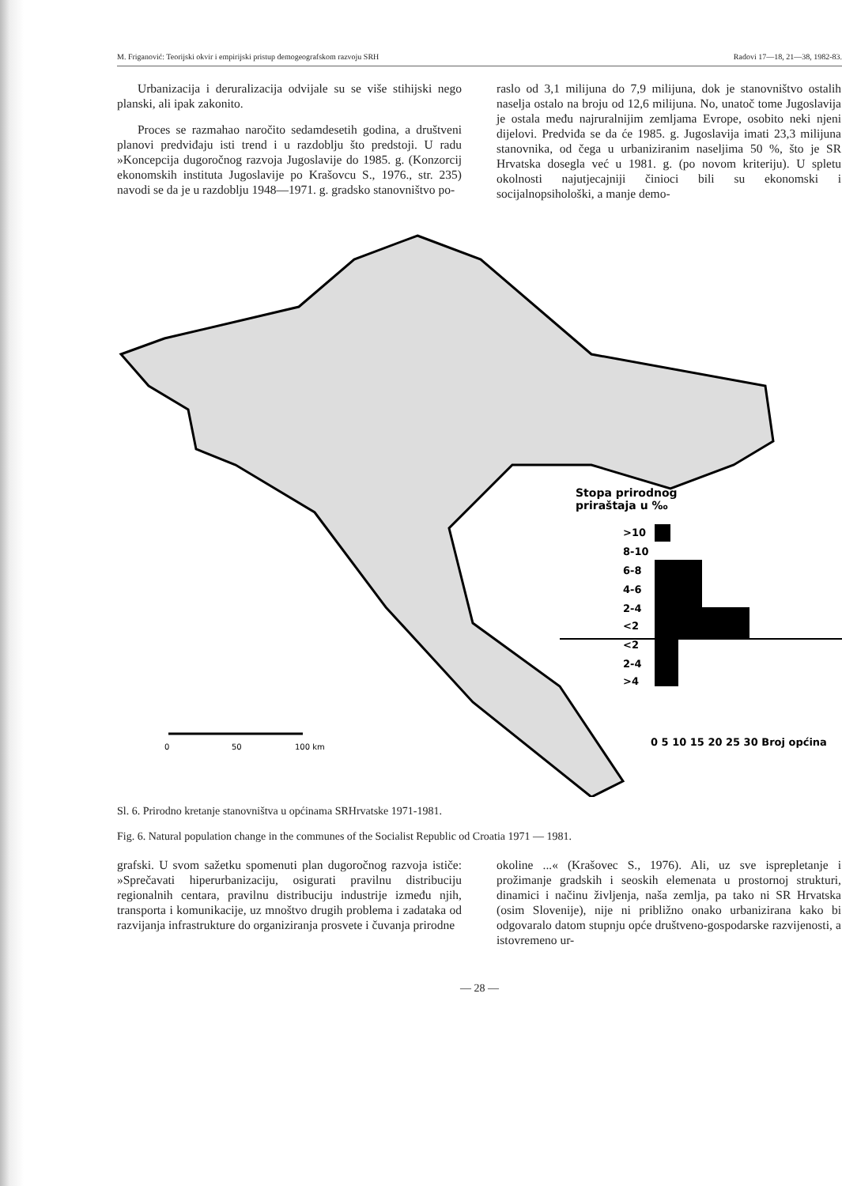M. Friganović: Teorijski okvir i empirijski pristup demogeografskom razvoju SRH Radovi 17—18, 21—38, 1982-83.
Urbanizacija i deruralizacija odvijale su se više stihijski nego planski, ali ipak zakonito.
Proces se razmahao naročito sedamdesetih godina, a društveni planovi predviđaju isti trend i u razdoblju što predstoji. U radu »Koncepcija dugoročnog razvoja Jugoslavije do 1985. g. (Konzorcij ekonomskih instituta Jugoslavije po Krašovcu S., 1976., str. 235) navodi se da je u razdoblju 1948—1971. g. gradsko stanovništvo po-
raslo od 3,1 milijuna do 7,9 milijuna, dok je stanovništvo ostalih naselja ostalo na broju od 12,6 milijuna. No, unatoč tome Jugoslavija je ostala među najruralnijim zemljama Evrope, osobito neki njeni dijelovi. Predviđa se da će 1985. g. Jugoslavija imati 23,3 milijuna stanovnika, od čega u urbaniziranim naseljima 50 %, što je SR Hrvatska dosegla već u 1981. g. (po novom kriteriju). U spletu okolnosti najutjecajniji činioci bili su ekonomski i socijalnopsihološki, a manje demo-
Stopa prirodnog
priraštaja u ‰
>10
8-10
6-8
4-6
2-4
<2
<2
2-4
>4
0 5 10 15 20 25 30 Broj općina
0
50
100 km
Sl. 6. Prirodno kretanje stanovništva u općinama SRHrvatske 1971-1981.
Fig. 6. Natural population change in the communes of the Socialist Republic od Croatia 1971 — 1981.
grafski. U svom sažetku spomenuti plan dugoročnog razvoja ističe: »Sprečavati hiperurbanizaciju, osigurati pravilnu distribuciju regionalnih centara, pravilnu distribuciju industrije između njih, transporta i komunikacije, uz mnoštvo drugih problema i zadataka od razvijanja infrastrukture do organiziranja prosvete i čuvanja prirodne
okoline ...« (Krašovec S., 1976). Ali, uz sve isprepletanje i prožimanje gradskih i seoskih elemenata u prostornoj strukturi, dinamici i načinu življenja, naša zemlja, pa tako ni SR Hrvatska (osim Slovenije), nije ni približno onako urbanizirana kako bi odgovaralo datom stupnju opće društveno-gospodarske razvijenosti, a istovremeno ur-
— 28 —